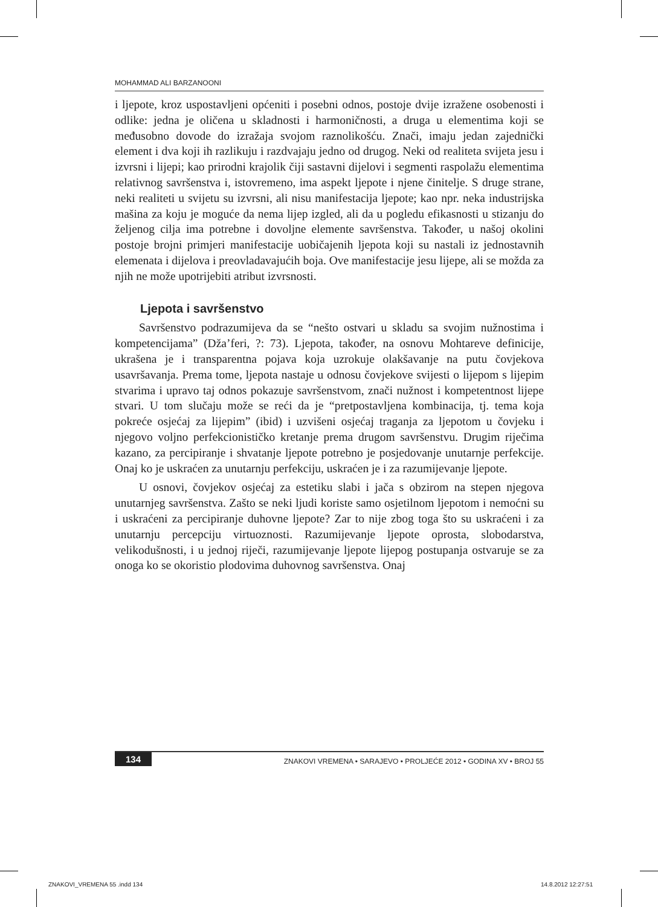MOHAMMAD ALI BARZANOONI
i ljepote, kroz uspostavljeni općeniti i posebni odnos, postoje dvije izražene osobenosti i odlike: jedna je oličena u skladnosti i harmoničnosti, a druga u elementima koji se međusobno dovode do izražaja svojom raznolikošću. Znači, imaju jedan zajednički element i dva koji ih razlikuju i razdvajaju jedno od drugog. Neki od realiteta svijeta jesu i izvrsni i lijepi; kao prirodni krajolik čiji sastavni dijelovi i segmenti raspolažu elementima relativnog savršenstva i, istovremeno, ima aspekt ljepote i njene činitelje. S druge strane, neki realiteti u svijetu su izvrsni, ali nisu manifestacija ljepote; kao npr. neka industrijska mašina za koju je moguće da nema lijep izgled, ali da u pogledu efikasnosti u stizanju do željenog cilja ima potrebne i dovoljne elemente savršenstva. Također, u našoj okolini postoje brojni primjeri manifestacije uobičajenih ljepota koji su nastali iz jednostavnih elemenata i dijelova i preovladavajućih boja. Ove manifestacije jesu lijepe, ali se možda za njih ne može upotrijebiti atribut izvrsnosti.
Ljepota i savršenstvo
Savršenstvo podrazumijeva da se “nešto ostvari u skladu sa svojim nužnostima i kompetencijama” (Dža’feri, ?: 73). Ljepota, također, na osnovu Mohtareve definicije, ukrašena je i transparentna pojava koja uzrokuje olakšavanje na putu čovjekova usavršavanja. Prema tome, ljepota nastaje u odnosu čovjekove svijesti o lijepom s lijepim stvarima i upravo taj odnos pokazuje savršenstvom, znači nužnost i kompetentnost lijepe stvari. U tom slučaju može se reći da je “pretpostavljena kombinacija, tj. tema koja pokreće osjećaj za lijepim” (ibid) i uzvišeni osjećaj traganja za ljepotom u čovjeku i njegovo voljno perfekcionističko kretanje prema drugom savršenstvu. Drugim riječima kazano, za percipiranje i shvatanje ljepote potrebno je posjedovanje unutarnje perfekcije. Onaj ko je uskraćen za unutarnju perfekciju, uskraćen je i za razumijevanje ljepote.
U osnovi, čovjekov osjećaj za estetiku slabi i jača s obzirom na stepen njegova unutarnjeg savršenstva. Zašto se neki ljudi koriste samo osjetilnom ljepotom i nemoćni su i uskraćeni za percipiranje duhovne ljepote? Zar to nije zbog toga što su uskraćeni i za unutarnju percepciju virtuoznosti. Razumijevanje ljepote oprosta, slobodarstva, velikodušnosti, i u jednoj riječi, razumijevanje ljepote lijepog postupanja ostvaruje se za onoga ko se okoristio plodovima duhovnog savršenstva. Onaj
134 ZNAKOVI VREMENA • SARAJEVO • PROLJEĆE 2012 • GODINA XV • BROJ 55
ZNAKOVI_VREMENA 55 .indd 134 14.8.2012 12:27:51